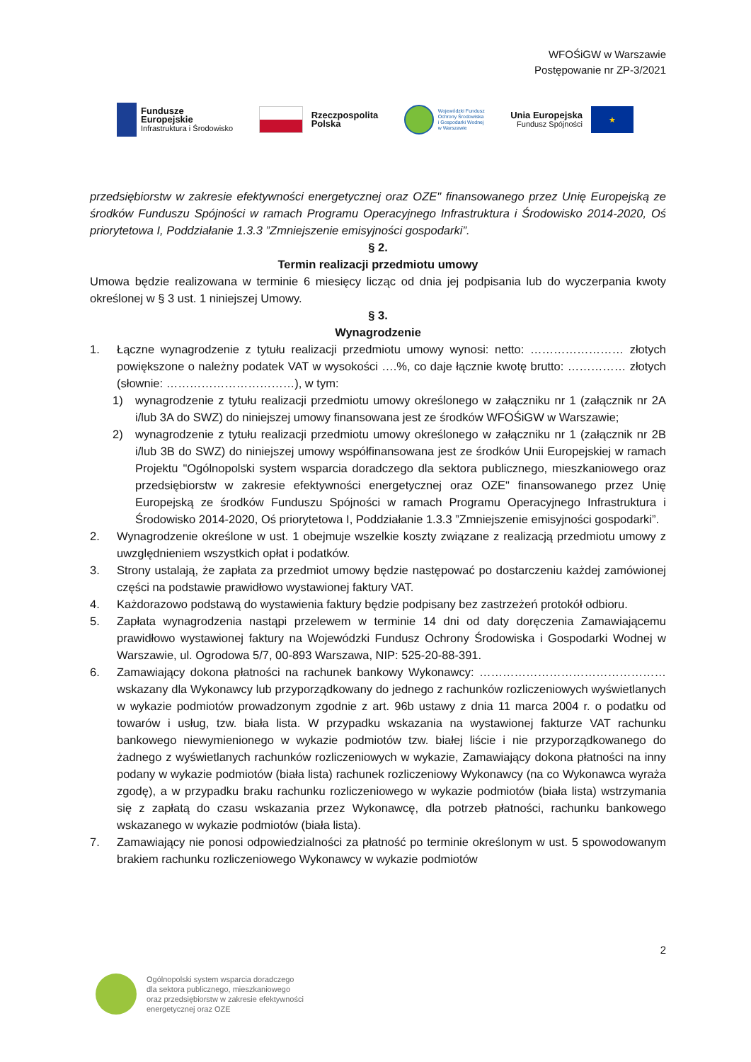WFOŚiGW w Warszawie
Postępowanie nr ZP-3/2021
Fundusze
Europejskie
Infrastruktura i Środowisko
Rzeczpospolita
Polska
Wojewódzki Fundusz
Ochrony Środowiska
i Gospodarki Wodnej
w Warszawie
Unia Europejska
Fundusz Spójności
★
przedsiębiorstw w zakresie efektywności energetycznej oraz OZE" finansowanego przez Unię Europejską ze środków Funduszu Spójności w ramach Programu Operacyjnego Infrastruktura i Środowisko 2014-2020, Oś priorytetowa I, Poddziałanie 1.3.3 ”Zmniejszenie emisyjności gospodarki”.
§ 2.
Termin realizacji przedmiotu umowy
Umowa będzie realizowana w terminie 6 miesięcy licząc od dnia jej podpisania lub do wyczerpania kwoty określonej w § 3 ust. 1 niniejszej Umowy.
§ 3.
Wynagrodzenie
1. Łączne wynagrodzenie z tytułu realizacji przedmiotu umowy wynosi: netto: …………………… złotych powiększone o należny podatek VAT w wysokości ….%, co daje łącznie kwotę brutto: …………… złotych (słownie: ……………………………), w tym:
1) wynagrodzenie z tytułu realizacji przedmiotu umowy określonego w załączniku nr 1 (załącznik nr 2A i/lub 3A do SWZ) do niniejszej umowy finansowana jest ze środków WFOŚiGW w Warszawie;
2) wynagrodzenie z tytułu realizacji przedmiotu umowy określonego w załączniku nr 1 (załącznik nr 2B i/lub 3B do SWZ) do niniejszej umowy współfinansowana jest ze środków Unii Europejskiej w ramach Projektu "Ogólnopolski system wsparcia doradczego dla sektora publicznego, mieszkaniowego oraz przedsiębiorstw w zakresie efektywności energetycznej oraz OZE" finansowanego przez Unię Europejską ze środków Funduszu Spójności w ramach Programu Operacyjnego Infrastruktura i Środowisko 2014-2020, Oś priorytetowa I, Poddziałanie 1.3.3 ”Zmniejszenie emisyjności gospodarki”.
2. Wynagrodzenie określone w ust. 1 obejmuje wszelkie koszty związane z realizacją przedmiotu umowy z uwzględnieniem wszystkich opłat i podatków.
3. Strony ustalają, że zapłata za przedmiot umowy będzie następować po dostarczeniu każdej zamówionej części na podstawie prawidłowo wystawionej faktury VAT.
4. Każdorazowo podstawą do wystawienia faktury będzie podpisany bez zastrzeżeń protokół odbioru.
5. Zapłata wynagrodzenia nastąpi przelewem w terminie 14 dni od daty doręczenia Zamawiającemu prawidłowo wystawionej faktury na Wojewódzki Fundusz Ochrony Środowiska i Gospodarki Wodnej w Warszawie, ul. Ogrodowa 5/7, 00-893 Warszawa, NIP: 525-20-88-391.
6. Zamawiający dokona płatności na rachunek bankowy Wykonawcy: ………………………………………… wskazany dla Wykonawcy lub przyporządkowany do jednego z rachunków rozliczeniowych wyświetlanych w wykazie podmiotów prowadzonym zgodnie z art. 96b ustawy z dnia 11 marca 2004 r. o podatku od towarów i usług, tzw. biała lista. W przypadku wskazania na wystawionej fakturze VAT rachunku bankowego niewymienionego w wykazie podmiotów tzw. białej liście i nie przyporządkowanego do żadnego z wyświetlanych rachunków rozliczeniowych w wykazie, Zamawiający dokona płatności na inny podany w wykazie podmiotów (biała lista) rachunek rozliczeniowy Wykonawcy (na co Wykonawca wyraża zgodę), a w przypadku braku rachunku rozliczeniowego w wykazie podmiotów (biała lista) wstrzymania się z zapłatą do czasu wskazania przez Wykonawcę, dla potrzeb płatności, rachunku bankowego wskazanego w wykazie podmiotów (biała lista).
7. Zamawiający nie ponosi odpowiedzialności za płatność po terminie określonym w ust. 5 spowodowanym brakiem rachunku rozliczeniowego Wykonawcy w wykazie podmiotów
2
Ogólnopolski system wsparcia doradczego
dla sektora publicznego, mieszkaniowego
oraz przedsiębiorstw w zakresie efektywności
energetycznej oraz OZE